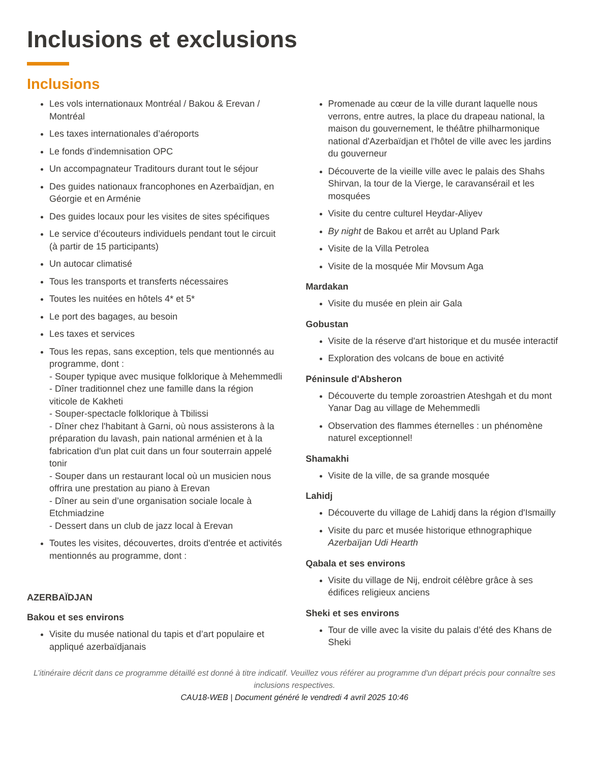Inclusions et exclusions
Inclusions
Les vols internationaux Montréal / Bakou & Erevan / Montréal
Les taxes internationales d’aéroports
Le fonds d’indemnisation OPC
Un accompagnateur Traditours durant tout le séjour
Des guides nationaux francophones en Azerbaïdjan, en Géorgie et en Arménie
Des guides locaux pour les visites de sites spécifiques
Le service d’écouteurs individuels pendant tout le circuit (à partir de 15 participants)
Un autocar climatisé
Tous les transports et transferts nécessaires
Toutes les nuitées en hôtels 4* et 5*
Le port des bagages, au besoin
Les taxes et services
Tous les repas, sans exception, tels que mentionnés au programme, dont :
- Souper typique avec musique folklorique à Mehemmedli
- Dîner traditionnel chez une famille dans la région viticole de Kakheti
- Souper-spectacle folklorique à Tbilissi
- Dîner chez l'habitant à Garni, où nous assisterons à la préparation du lavash, pain national arménien et à la fabrication d'un plat cuit dans un four souterrain appelé tonir
- Souper dans un restaurant local où un musicien nous offrira une prestation au piano à Erevan
- Dîner au sein d’une organisation sociale locale à Etchmiadzine
- Dessert dans un club de jazz local à Erevan
Toutes les visites, découvertes, droits d'entrée et activités mentionnés au programme, dont :
AZERBAÏDJAN
Bakou et ses environs
Visite du musée national du tapis et d’art populaire et appliqué azerbaïdjanais
Promenade au cœur de la ville durant laquelle nous verrons, entre autres, la place du drapeau national, la maison du gouvernement, le théâtre philharmonique national d'Azerbaïdjan et l'hôtel de ville avec les jardins du gouverneur
Découverte de la vieille ville avec le palais des Shahs Shirvan, la tour de la Vierge, le caravansérail et les mosquées
Visite du centre culturel Heydar-Aliyev
By night de Bakou et arrêt au Upland Park
Visite de la Villa Petrolea
Visite de la mosquée Mir Movsum Aga
Mardakan
Visite du musée en plein air Gala
Gobustan
Visite de la réserve d'art historique et du musée interactif
Exploration des volcans de boue en activité
Péninsule d'Absheron
Découverte du temple zoroastrien Ateshgah et du mont Yanar Dag au village de Mehemmedli
Observation des flammes éternelles : un phénomène naturel exceptionnel!
Shamakhi
Visite de la ville, de sa grande mosquée
Lahidj
Découverte du village de Lahidj dans la région d'Ismailly
Visite du parc et musée historique ethnographique Azerbaïjan Udi Hearth
Qabala et ses environs
Visite du village de Nij, endroit célèbre grâce à ses édifices religieux anciens
Sheki et ses environs
Tour de ville avec la visite du palais d’été des Khans de Sheki
L’itinéraire décrit dans ce programme détaillé est donné à titre indicatif. Veuillez vous référer au programme d'un départ précis pour connaître ses inclusions respectives.
CAU18-WEB | Document généré le vendredi 4 avril 2025 10:46